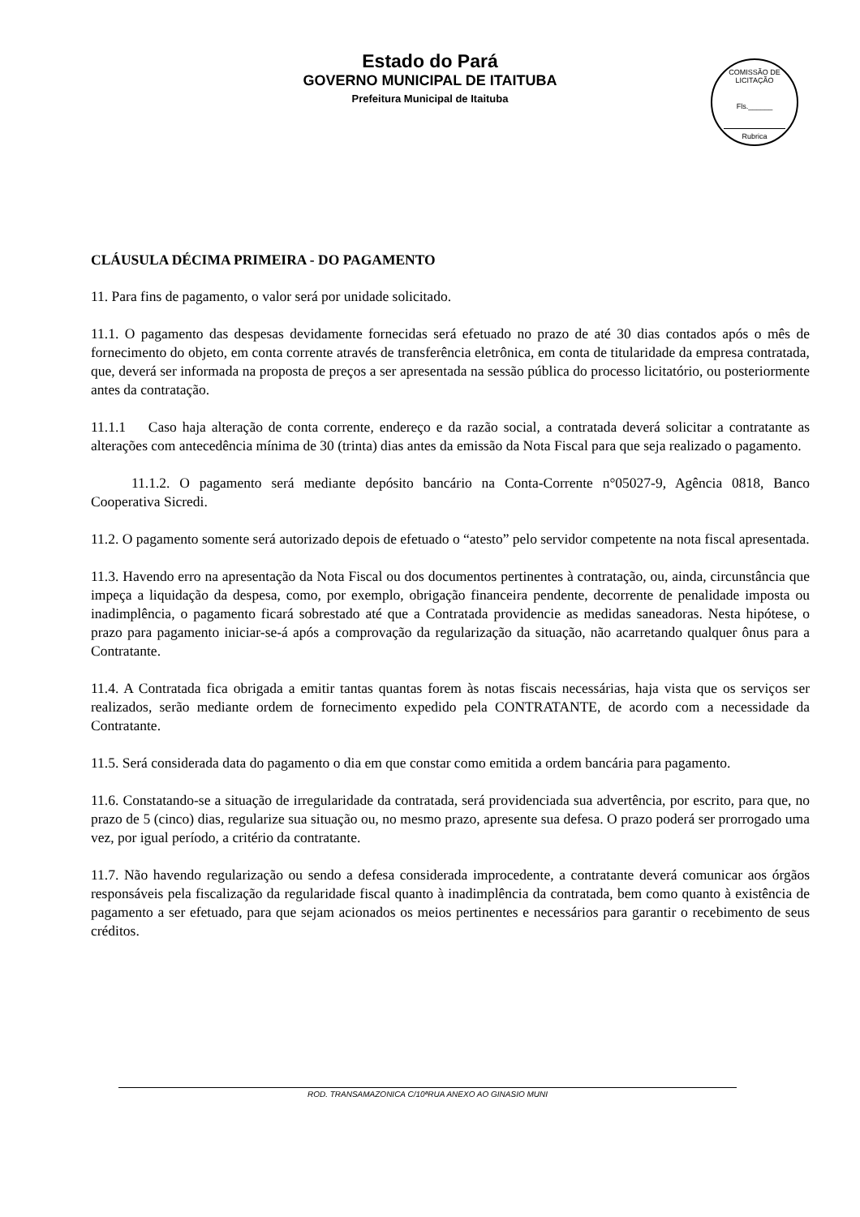Estado do Pará
GOVERNO MUNICIPAL DE ITAITUBA
Prefeitura Municipal de Itaituba
COMISSÃO DE LICITAÇÃO
Fls.______
Rubrica
CLÁUSULA DÉCIMA PRIMEIRA - DO PAGAMENTO
11. Para fins de pagamento, o valor será por unidade solicitado.
11.1. O pagamento das despesas devidamente fornecidas será efetuado no prazo de até 30 dias contados após o mês de fornecimento do objeto, em conta corrente através de transferência eletrônica, em conta de titularidade da empresa contratada, que, deverá ser informada na proposta de preços a ser apresentada na sessão pública do processo licitatório, ou posteriormente antes da contratação.
11.1.1 Caso haja alteração de conta corrente, endereço e da razão social, a contratada deverá solicitar a contratante as alterações com antecedência mínima de 30 (trinta) dias antes da emissão da Nota Fiscal para que seja realizado o pagamento.
11.1.2. O pagamento será mediante depósito bancário na Conta-Corrente n°05027-9, Agência 0818, Banco Cooperativa Sicredi.
11.2. O pagamento somente será autorizado depois de efetuado o “atesto” pelo servidor competente na nota fiscal apresentada.
11.3. Havendo erro na apresentação da Nota Fiscal ou dos documentos pertinentes à contratação, ou, ainda, circunstância que impeça a liquidação da despesa, como, por exemplo, obrigação financeira pendente, decorrente de penalidade imposta ou inadimplência, o pagamento ficará sobrestado até que a Contratada providencie as medidas saneadoras. Nesta hipótese, o prazo para pagamento iniciar-se-á após a comprovação da regularização da situação, não acarretando qualquer ônus para a Contratante.
11.4. A Contratada fica obrigada a emitir tantas quantas forem às notas fiscais necessárias, haja vista que os serviços ser realizados, serão mediante ordem de fornecimento expedido pela CONTRATANTE, de acordo com a necessidade da Contratante.
11.5. Será considerada data do pagamento o dia em que constar como emitida a ordem bancária para pagamento.
11.6. Constatando-se a situação de irregularidade da contratada, será providenciada sua advertência, por escrito, para que, no prazo de 5 (cinco) dias, regularize sua situação ou, no mesmo prazo, apresente sua defesa. O prazo poderá ser prorrogado uma vez, por igual período, a critério da contratante.
11.7. Não havendo regularização ou sendo a defesa considerada improcedente, a contratante deverá comunicar aos órgãos responsáveis pela fiscalização da regularidade fiscal quanto à inadimplência da contratada, bem como quanto à existência de pagamento a ser efetuado, para que sejam acionados os meios pertinentes e necessários para garantir o recebimento de seus créditos.
ROD. TRANSAMAZONICA C/10ªRUA ANEXO AO GINASIO MUNI